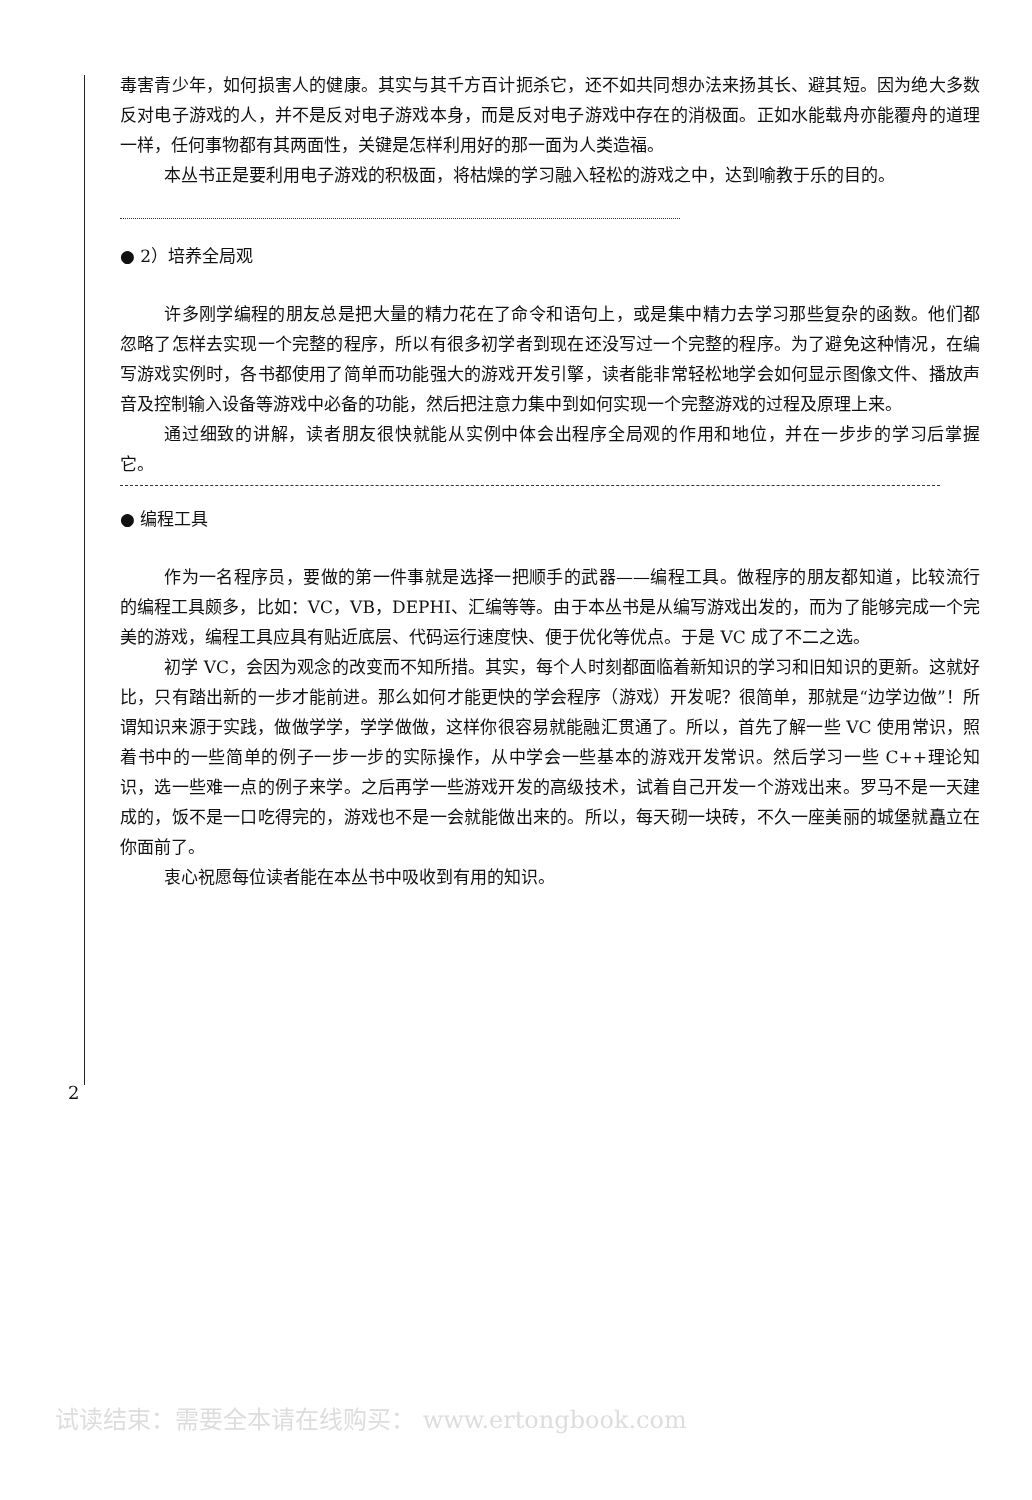毒害青少年，如何损害人的健康。其实与其千方百计扼杀它，还不如共同想办法来扬其长、避其短。因为绝大多数反对电子游戏的人，并不是反对电子游戏本身，而是反对电子游戏中存在的消极面。正如水能载舟亦能覆舟的道理一样，任何事物都有其两面性，关键是怎样利用好的那一面为人类造福。
本丛书正是要利用电子游戏的积极面，将枯燥的学习融入轻松的游戏之中，达到喻教于乐的目的。
● 2）培养全局观
许多刚学编程的朋友总是把大量的精力花在了命令和语句上，或是集中精力去学习那些复杂的函数。他们都忽略了怎样去实现一个完整的程序，所以有很多初学者到现在还没写过一个完整的程序。为了避免这种情况，在编写游戏实例时，各书都使用了简单而功能强大的游戏开发引擎，读者能非常轻松地学会如何显示图像文件、播放声音及控制输入设备等游戏中必备的功能，然后把注意力集中到如何实现一个完整游戏的过程及原理上来。
通过细致的讲解，读者朋友很快就能从实例中体会出程序全局观的作用和地位，并在一步步的学习后掌握它。
● 编程工具
作为一名程序员，要做的第一件事就是选择一把顺手的武器——编程工具。做程序的朋友都知道，比较流行的编程工具颇多，比如：VC，VB，DEPHI、汇编等等。由于本丛书是从编写游戏出发的，而为了能够完成一个完美的游戏，编程工具应具有贴近底层、代码运行速度快、便于优化等优点。于是 VC 成了不二之选。
初学 VC，会因为观念的改变而不知所措。其实，每个人时刻都面临着新知识的学习和旧知识的更新。这就好比，只有踏出新的一步才能前进。那么如何才能更快的学会程序（游戏）开发呢？很简单，那就是“边学边做”！所谓知识来源于实践，做做学学，学学做做，这样你很容易就能融汇贯通了。所以，首先了解一些 VC 使用常识，照着书中的一些简单的例子一步一步的实际操作，从中学会一些基本的游戏开发常识。然后学习一些 C++理论知识，选一些难一点的例子来学。之后再学一些游戏开发的高级技术，试着自己开发一个游戏出来。罗马不是一天建成的，饭不是一口吃得完的，游戏也不是一会就能做出来的。所以，每天砌一块砖，不久一座美丽的城堡就矗立在你面前了。
衷心祝愿每位读者能在本丛书中吸收到有用的知识。
2
试读结束：需要全本请在线购买： www.ertongbook.com